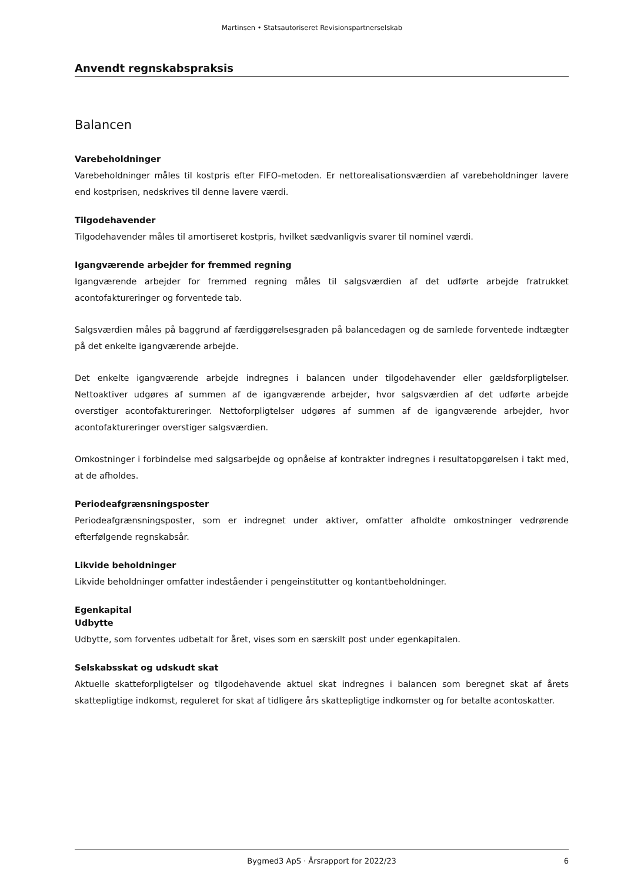Martinsen • Statsautoriseret Revisionspartnerselskab
Anvendt regnskabspraksis
Balancen
Varebeholdninger
Varebeholdninger måles til kostpris efter FIFO-metoden. Er nettorealisationsværdien af varebeholdninger lavere end kostprisen, nedskrives til denne lavere værdi.
Tilgodehavender
Tilgodehavender måles til amortiseret kostpris, hvilket sædvanligvis svarer til nominel værdi.
Igangværende arbejder for fremmed regning
Igangværende arbejder for fremmed regning måles til salgsværdien af det udførte arbejde fratrukket acontofaktureringer og forventede tab.
Salgsværdien måles på baggrund af færdiggørelsesgraden på balancedagen og de samlede forventede indtægter på det enkelte igangværende arbejde.
Det enkelte igangværende arbejde indregnes i balancen under tilgodehavender eller gældsforpligtelser. Nettoaktiver udgøres af summen af de igangværende arbejder, hvor salgsværdien af det udførte arbejde overstiger acontofaktureringer. Nettoforpligtelser udgøres af summen af de igangværende arbejder, hvor acontofaktureringer overstiger salgsværdien.
Omkostninger i forbindelse med salgsarbejde og opnåelse af kontrakter indregnes i resultatopgørelsen i takt med, at de afholdes.
Periodeafgrænsningsposter
Periodeafgrænsningsposter, som er indregnet under aktiver, omfatter afholdte omkostninger vedrørende efterfølgende regnskabsår.
Likvide beholdninger
Likvide beholdninger omfatter indeståender i pengeinstitutter og kontantbeholdninger.
Egenkapital
Udbytte
Udbytte, som forventes udbetalt for året, vises som en særskilt post under egenkapitalen.
Selskabsskat og udskudt skat
Aktuelle skatteforpligtelser og tilgodehavende aktuel skat indregnes i balancen som beregnet skat af årets skattepligtige indkomst, reguleret for skat af tidligere års skattepligtige indkomster og for betalte acontoskatter.
Bygmed3 ApS · Årsrapport for 2022/23 6